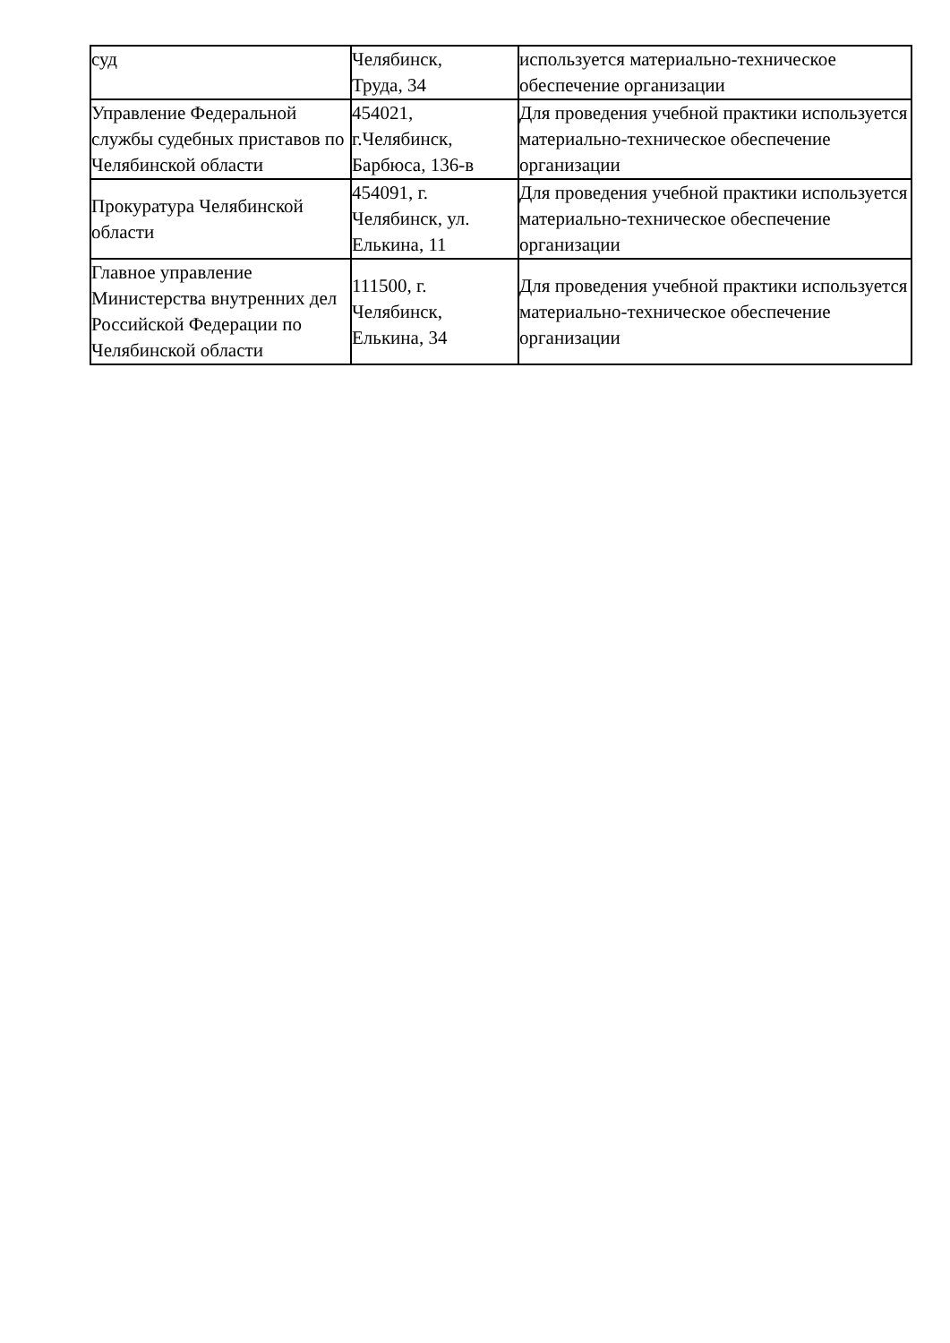| суд | Челябинск, Труда, 34 | используется материально-техническое обеспечение организации |
| Управление Федеральной службы судебных приставов по Челябинской области | 454021, г.Челябинск, Барбюса, 136-в | Для проведения учебной практики используется материально-техническое обеспечение организации |
| Прокуратура Челябинской области | 454091, г. Челябинск, ул. Елькина, 11 | Для проведения учебной практики используется материально-техническое обеспечение организации |
| Главное управление Министерства внутренних дел Российской Федерации по Челябинской области | 111500, г. Челябинск, Елькина, 34 | Для проведения учебной практики используется материально-техническое обеспечение организации |